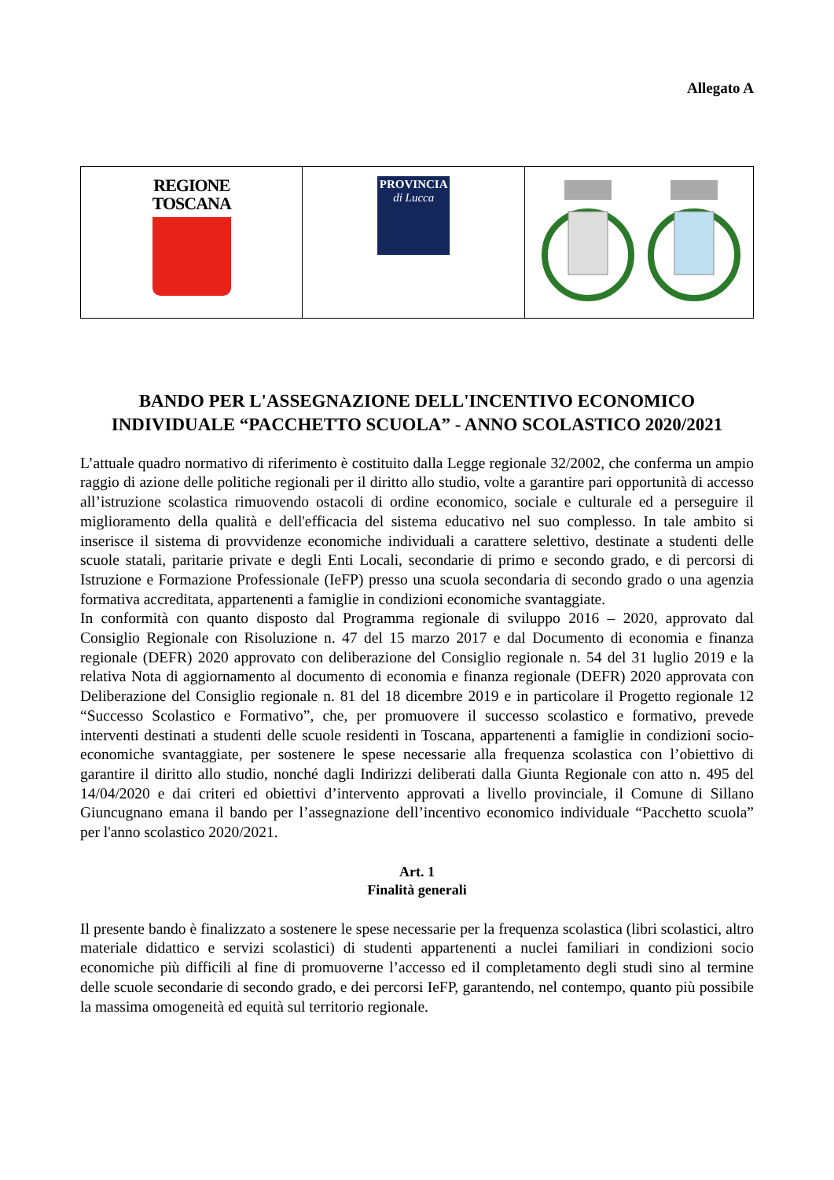Allegato A
| REGIONE TOSCANA | PROVINCIA di Lucca | |
BANDO PER L'ASSEGNAZIONE DELL'INCENTIVO ECONOMICO INDIVIDUALE “PACCHETTO SCUOLA” - ANNO SCOLASTICO 2020/2021
L’attuale quadro normativo di riferimento è costituito dalla Legge regionale 32/2002, che conferma un ampio raggio di azione delle politiche regionali per il diritto allo studio, volte a garantire pari opportunità di accesso all’istruzione scolastica rimuovendo ostacoli di ordine economico, sociale e culturale ed a perseguire il miglioramento della qualità e dell'efficacia del sistema educativo nel suo complesso. In tale ambito si inserisce il sistema di provvidenze economiche individuali a carattere selettivo, destinate a studenti delle scuole statali, paritarie private e degli Enti Locali, secondarie di primo e secondo grado, e di percorsi di Istruzione e Formazione Professionale (IeFP) presso una scuola secondaria di secondo grado o una agenzia formativa accreditata, appartenenti a famiglie in condizioni economiche svantaggiate.
In conformità con quanto disposto dal Programma regionale di sviluppo 2016 – 2020, approvato dal Consiglio Regionale con Risoluzione n. 47 del 15 marzo 2017 e dal Documento di economia e finanza regionale (DEFR) 2020 approvato con deliberazione del Consiglio regionale n. 54 del 31 luglio 2019 e la relativa Nota di aggiornamento al documento di economia e finanza regionale (DEFR) 2020 approvata con Deliberazione del Consiglio regionale n. 81 del 18 dicembre 2019 e in particolare il Progetto regionale 12 “Successo Scolastico e Formativo”, che, per promuovere il successo scolastico e formativo, prevede interventi destinati a studenti delle scuole residenti in Toscana, appartenenti a famiglie in condizioni socio-economiche svantaggiate, per sostenere le spese necessarie alla frequenza scolastica con l’obiettivo di garantire il diritto allo studio, nonché dagli Indirizzi deliberati dalla Giunta Regionale con atto n. 495 del 14/04/2020 e dai criteri ed obiettivi d’intervento approvati a livello provinciale, il Comune di Sillano Giuncugnano emana il bando per l’assegnazione dell’incentivo economico individuale “Pacchetto scuola” per l'anno scolastico 2020/2021.
Art. 1
Finalità generali
Il presente bando è finalizzato a sostenere le spese necessarie per la frequenza scolastica (libri scolastici, altro materiale didattico e servizi scolastici) di studenti appartenenti a nuclei familiari in condizioni socio economiche più difficili al fine di promuoverne l’accesso ed il completamento degli studi sino al termine delle scuole secondarie di secondo grado, e dei percorsi IeFP, garantendo, nel contempo, quanto più possibile la massima omogeneità ed equità sul territorio regionale.